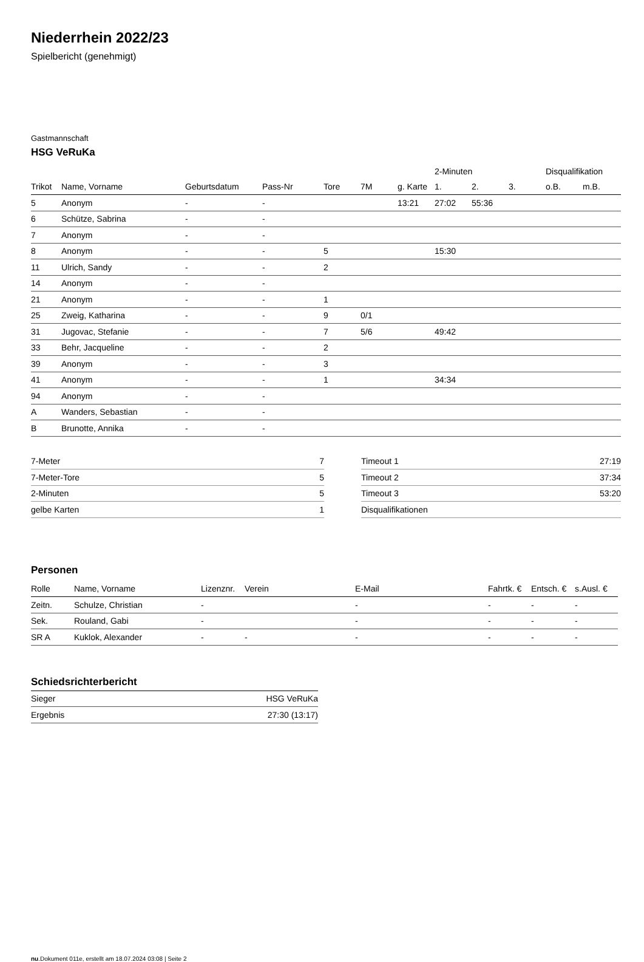Niederrhein 2022/23
Spielbericht (genehmigt)
Gastmannschaft
HSG VeRuKa
| | | | | | | | 2-Minuten | | | Disqualifikation | |
| --- | --- | --- | --- | --- | --- | --- | --- | --- | --- | --- | --- |
| Trikot | Name, Vorname | Geburtsdatum | Pass-Nr | Tore | 7M | g. Karte | 1. | 2. | 3. | o.B. | m.B. |
| 5 | Anonym | - | - | | | 13:21 | 27:02 | 55:36 | | | |
| 6 | Schütze, Sabrina | - | - | | | | | | | | |
| 7 | Anonym | - | - | | | | | | | | |
| 8 | Anonym | - | - | 5 | | | 15:30 | | | | |
| 11 | Ulrich, Sandy | - | - | 2 | | | | | | | |
| 14 | Anonym | - | - | | | | | | | | |
| 21 | Anonym | - | - | 1 | | | | | | | |
| 25 | Zweig, Katharina | - | - | 9 | 0/1 | | | | | | |
| 31 | Jugovac, Stefanie | - | - | 7 | 5/6 | | 49:42 | | | | |
| 33 | Behr, Jacqueline | - | - | 2 | | | | | | | |
| 39 | Anonym | - | - | 3 | | | | | | | |
| 41 | Anonym | - | - | 1 | | | 34:34 | | | | |
| 94 | Anonym | - | - | | | | | | | | |
| A | Wanders, Sebastian | - | - | | | | | | | | |
| B | Brunotte, Annika | - | - | | | | | | | | |
| 7-Meter | 7 |
| 7-Meter-Tore | 5 |
| 2-Minuten | 5 |
| gelbe Karten | 1 |
| Timeout 1 | 27:19 |
| Timeout 2 | 37:34 |
| Timeout 3 | 53:20 |
| Disqualifikationen | |
Personen
| Rolle | Name, Vorname | Lizenznr. | Verein | E-Mail | Fahrtk. € | Entsch. € | s.Ausl. € |
| --- | --- | --- | --- | --- | --- | --- | --- |
| Zeitn. | Schulze, Christian | - | | - | - | - | - |
| Sek. | Rouland, Gabi | - | | - | - | - | - |
| SR A | Kuklok, Alexander | - | - | - | - | - | - |
Schiedsrichterbericht
| Sieger | HSG VeRuKa |
| Ergebnis | 27:30 (13:17) |
nu.Dokument 011e, erstellt am 18.07.2024 03:08 | Seite 2